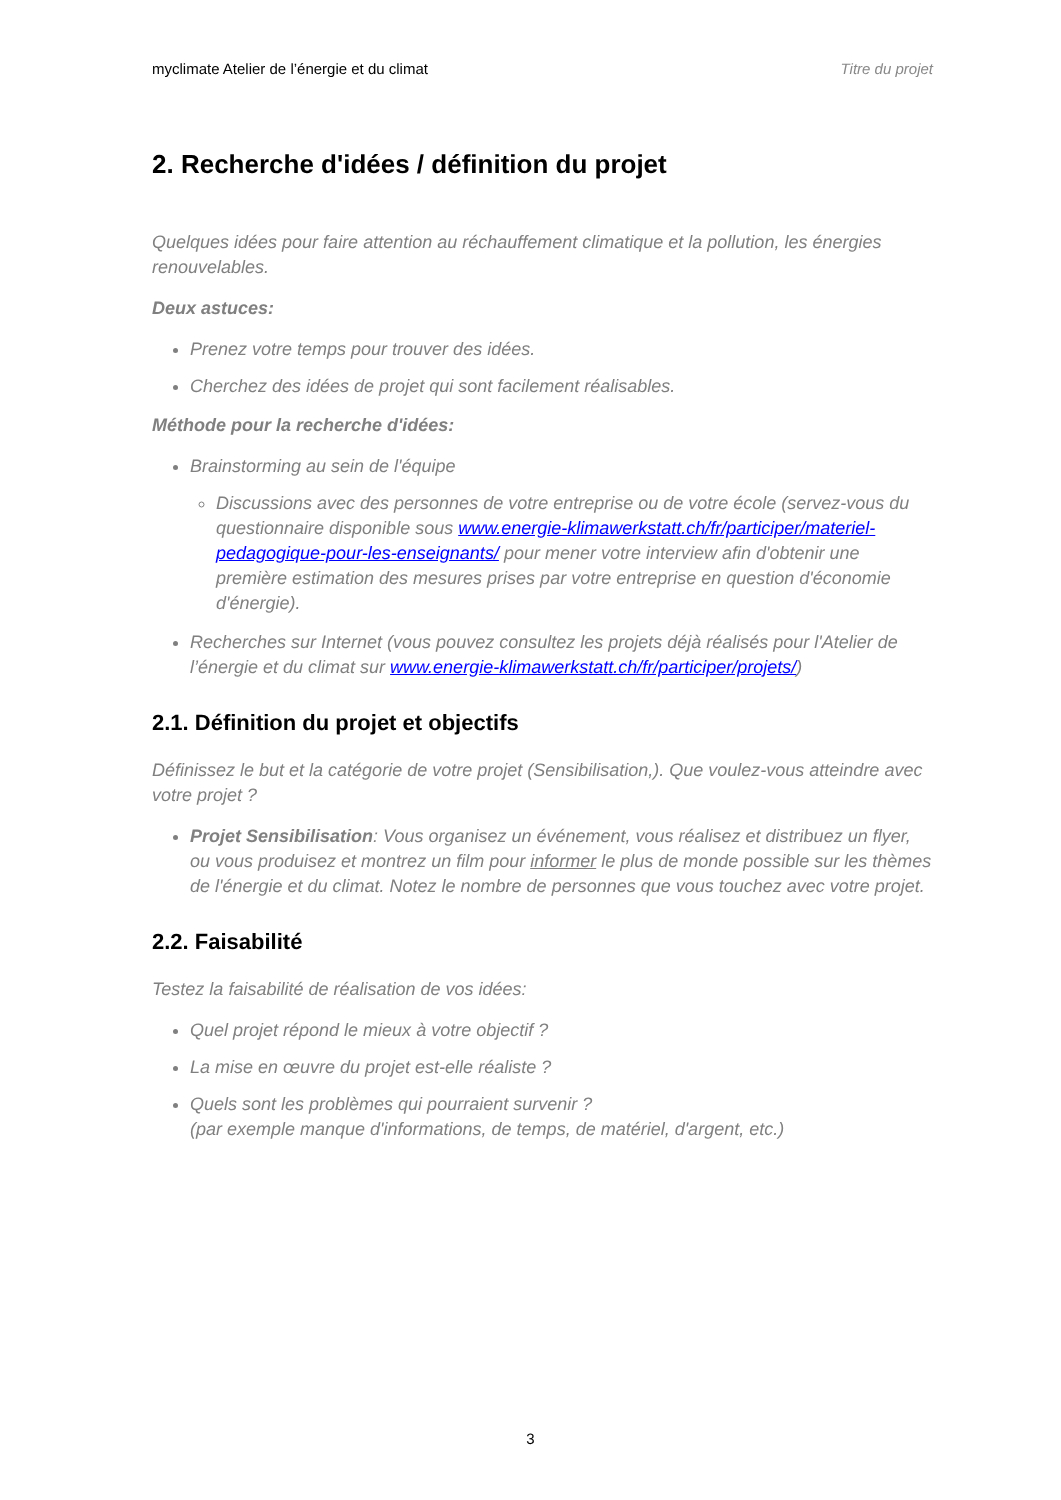myclimate Atelier de l’énergie et du climat Titre du projet
2. Recherche d'idées / définition du projet
Quelques idées pour faire attention au réchauffement climatique et la pollution, les énergies renouvelables.
Deux astuces:
Prenez votre temps pour trouver des idées.
Cherchez des idées de projet qui sont facilement réalisables.
Méthode pour la recherche d'idées:
Brainstorming au sein de l'équipe
Discussions avec des personnes de votre entreprise ou de votre école (servez-vous du questionnaire disponible sous www.energie-klimawerkstatt.ch/fr/participer/materiel-pedagogique-pour-les-enseignants/ pour mener votre interview afin d'obtenir une première estimation des mesures prises par votre entreprise en question d'économie d'énergie).
Recherches sur Internet (vous pouvez consultez les projets déjà réalisés pour l'Atelier de l’énergie et du climat sur www.energie-klimawerkstatt.ch/fr/participer/projets/)
2.1. Définition du projet et objectifs
Définissez le but et la catégorie de votre projet (Sensibilisation,). Que voulez-vous atteindre avec votre projet ?
Projet Sensibilisation: Vous organisez un événement, vous réalisez et distribuez un flyer, ou vous produisez et montrez un film pour informer le plus de monde possible sur les thèmes de l'énergie et du climat. Notez le nombre de personnes que vous touchez avec votre projet.
2.2. Faisabilité
Testez la faisabilité de réalisation de vos idées:
Quel projet répond le mieux à votre objectif ?
La mise en œuvre du projet est-elle réaliste ?
Quels sont les problèmes qui pourraient survenir ?
(par exemple manque d'informations, de temps, de matériel, d'argent, etc.)
3